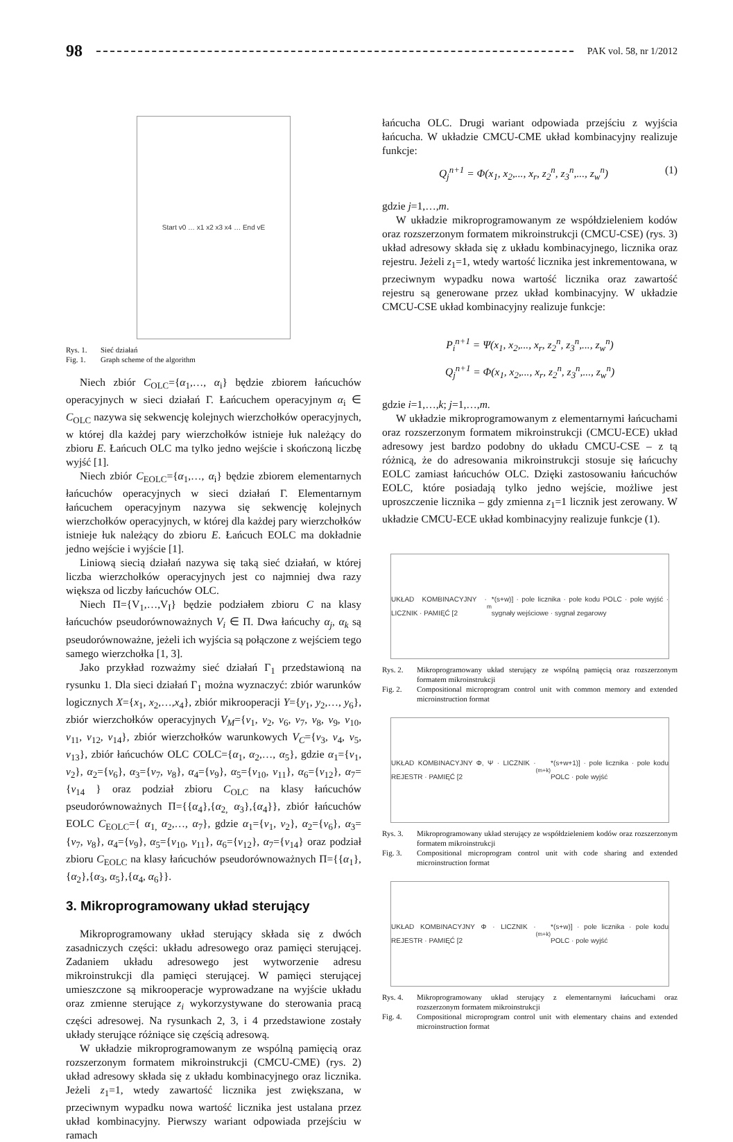98 PAK vol. 58, nr 1/2012
Start v0 … x1 x2 x3 x4 … End vE
Rys. 1. Sieć działań Fig. 1. Graph scheme of the algorithm
Niech zbiór C<sub>OLC</sub>={α<sub>1</sub>,…, α<sub>i</sub>} będzie zbiorem łańcuchów operacyjnych w sieci działań Γ. Łańcuchem operacyjnym α<sub>i</sub> ∈ C<sub>OLC</sub> nazywa się sekwencję kolejnych wierzchołków operacyjnych, w której dla każdej pary wierzchołków istnieje łuk należący do zbioru E. Łańcuch OLC ma tylko jedno wejście i skończoną liczbę wyjść [1].
Niech zbiór C<sub>EOLC</sub>={α<sub>1</sub>,…, α<sub>i</sub>} będzie zbiorem elementarnych łańcuchów operacyjnych w sieci działań Γ. Elementarnym łańcuchem operacyjnym nazywa się sekwencję kolejnych wierzchołków operacyjnych, w której dla każdej pary wierzchołków istnieje łuk należący do zbioru E. Łańcuch EOLC ma dokładnie jedno wejście i wyjście [1].
Liniową siecią działań nazywa się taką sieć działań, w której liczba wierzchołków operacyjnych jest co najmniej dwa razy większa od liczby łańcuchów OLC.
Niech Π={V<sub>1</sub>,…,V<sub>I</sub>} będzie podziałem zbioru C na klasy łańcuchów pseudorównoważnych V<sub>i</sub> ∈ Π. Dwa łańcuchy α<sub>j</sub>, α<sub>k</sub> są pseudorównoważne, jeżeli ich wyjścia są połączone z wejściem tego samego wierzchołka [1, 3].
Jako przykład rozważmy sieć działań Γ<sub>1</sub> przedstawioną na rysunku 1. Dla sieci działań Γ<sub>1</sub> można wyznaczyć: zbiór warunków logicznych X={x<sub>1</sub>, x<sub>2</sub>,…,x<sub>4</sub>}, zbiór mikrooperacji Y={y<sub>1</sub>, y<sub>2</sub>,…, y<sub>6</sub>}, zbiór wierzchołków operacyjnych V<sub>M</sub>={v<sub>1</sub>, v<sub>2</sub>, v<sub>6</sub>, v<sub>7</sub>, v<sub>8</sub>, v<sub>9</sub>, v<sub>10</sub>, v<sub>11</sub>, v<sub>12</sub>, v<sub>14</sub>}, zbiór wierzchołków warunkowych V<sub>C</sub>={v<sub>3</sub>, v<sub>4</sub>, v<sub>5</sub>, v<sub>13</sub>}, zbiór łańcuchów OLC COLC={α<sub>1</sub>, α<sub>2</sub>,…, α<sub>5</sub>}, gdzie α<sub>1</sub>={v<sub>1</sub>, v<sub>2</sub>}, α<sub>2</sub>={v<sub>6</sub>}, α<sub>3</sub>={v<sub>7</sub>, v<sub>8</sub>}, α<sub>4</sub>={v<sub>9</sub>}, α<sub>5</sub>={v<sub>10</sub>, v<sub>11</sub>}, α<sub>6</sub>={v<sub>12</sub>}, α<sub>7</sub>={v<sub>14</sub> } oraz podział zbioru C<sub>OLC</sub> na klasy łańcuchów pseudorównoważnych Π={{α<sub>4</sub>},{α<sub>2,</sub> α<sub>3</sub>},{α<sub>4</sub>}}, zbiór łańcuchów EOLC C<sub>EOLC</sub>={ α<sub>1,</sub> α<sub>2</sub>,…, α<sub>7</sub>}, gdzie α<sub>1</sub>={v<sub>1</sub>, v<sub>2</sub>}, α<sub>2</sub>={v<sub>6</sub>}, α<sub>3</sub>={v<sub>7</sub>, v<sub>8</sub>}, α<sub>4</sub>={v<sub>9</sub>}, α<sub>5</sub>={v<sub>10</sub>, v<sub>11</sub>}, α<sub>6</sub>={v<sub>12</sub>}, α<sub>7</sub>={v<sub>14</sub>} oraz podział zbioru C<sub>EOLC</sub> na klasy łańcuchów pseudorównoważnych Π={{α<sub>1</sub>},{α<sub>2</sub>},{α<sub>3</sub>, α<sub>5</sub>},{α<sub>4</sub>, α<sub>6</sub>}}.
3. Mikroprogramowany układ sterujący
Mikroprogramowany układ sterujący składa się z dwóch zasadniczych części: układu adresowego oraz pamięci sterującej. Zadaniem układu adresowego jest wytworzenie adresu mikroinstrukcji dla pamięci sterującej. W pamięci sterującej umieszczone są mikrooperacje wyprowadzane na wyjście układu oraz zmienne sterujące z<sub>i</sub> wykorzystywane do sterowania pracą części adresowej. Na rysunkach 2, 3, i 4 przedstawione zostały układy sterujące różniące się częścią adresową.
W układzie mikroprogramowanym ze wspólną pamięcią oraz rozszerzonym formatem mikroinstrukcji (CMCU-CME) (rys. 2) układ adresowy składa się z układu kombinacyjnego oraz licznika. Jeżeli z<sub>1</sub>=1, wtedy zawartość licznika jest zwiększana, w przeciwnym wypadku nowa wartość licznika jest ustalana przez układ kombinacyjny. Pierwszy wariant odpowiada przejściu w ramach
łańcucha OLC. Drugi wariant odpowiada przejściu z wyjścia łańcucha. W układzie CMCU-CME układ kombinacyjny realizuje funkcje:
Q<sub>j</sub><sup>n+1</sup> = Φ(x<sub>1</sub>, x<sub>2</sub>,..., x<sub>r</sub>, z<sub>2</sub><sup>n</sup>, z<sub>3</sub><sup>n</sup>,..., z<sub>w</sub><sup>n</sup>) (1)
gdzie j=1,…,m.
W układzie mikroprogramowanym ze współdzieleniem kodów oraz rozszerzonym formatem mikroinstrukcji (CMCU-CSE) (rys. 3) układ adresowy składa się z układu kombinacyjnego, licznika oraz rejestru. Jeżeli z<sub>1</sub>=1, wtedy wartość licznika jest inkrementowana, w przeciwnym wypadku nowa wartość licznika oraz zawartość rejestru są generowane przez układ kombinacyjny. W układzie CMCU-CSE układ kombinacyjny realizuje funkcje:
P<sub>i</sub><sup>n+1</sup> = Ψ(x<sub>1</sub>, x<sub>2</sub>,..., x<sub>r</sub>, z<sub>2</sub><sup>n</sup>, z<sub>3</sub><sup>n</sup>,..., z<sub>w</sub><sup>n</sup>)
Q<sub>j</sub><sup>n+1</sup> = Φ(x<sub>1</sub>, x<sub>2</sub>,..., x<sub>r</sub>, z<sub>2</sub><sup>n</sup>, z<sub>3</sub><sup>n</sup>,..., z<sub>w</sub><sup>n</sup>)
gdzie i=1,…,k; j=1,…,m.
W układzie mikroprogramowanym z elementarnymi łańcuchami oraz rozszerzonym formatem mikroinstrukcji (CMCU-ECE) układ adresowy jest bardzo podobny do układu CMCU-CSE – z tą różnicą, że do adresowania mikroinstrukcji stosuje się łańcuchy EOLC zamiast łańcuchów OLC. Dzięki zastosowaniu łańcuchów EOLC, które posiadają tylko jedno wejście, możliwe jest uproszczenie licznika – gdy zmienna z<sub>1</sub>=1 licznik jest zerowany. W układzie CMCU-ECE układ kombinacyjny realizuje funkcje (1).
UKŁAD KOMBINACYJNY · LICZNIK · PAMIĘĆ [2<sup>m</sup>*(s+w)] · pole licznika · pole kodu POLC · pole wyjść · sygnały wejściowe · sygnał zegarowy
Rys. 2. Mikroprogramowany układ sterujący ze wspólną pamięcią oraz rozszerzonym formatem mikroinstrukcji Fig. 2. Compositional microprogram control unit with common memory and extended microinstruction format
UKŁAD KOMBINACYJNY Φ, Ψ · LICZNIK · REJESTR · PAMIĘĆ [2<sup>(m+k)</sup>*(s+w+1)] · pole licznika · pole kodu POLC · pole wyjść
Rys. 3. Mikroprogramowany układ sterujący ze współdzieleniem kodów oraz rozszerzonym formatem mikroinstrukcji Fig. 3. Compositional microprogram control unit with code sharing and extended microinstruction format
UKŁAD KOMBINACYJNY Φ · LICZNIK · REJESTR · PAMIĘĆ [2<sup>(m+k)</sup>*(s+w)] · pole licznika · pole kodu POLC · pole wyjść
Rys. 4. Mikroprogramowany układ sterujący z elementarnymi łańcuchami oraz rozszerzonym formatem mikroinstrukcji Fig. 4. Compositional microprogram control unit with elementary chains and extended microinstruction format